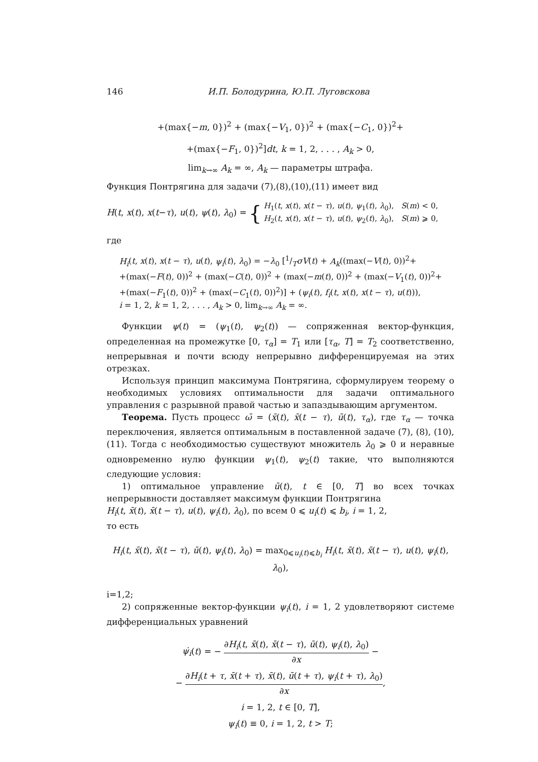146 И.П. Болодурина, Ю.П. Луговскова
+(max{−m, 0})<sup>2</sup> + (max{−V<sub>1</sub>, 0})<sup>2</sup> + (max{−C<sub>1</sub>, 0})<sup>2</sup>+
+(max{−F<sub>1</sub>, 0})<sup>2</sup>]dt, k = 1, 2, . . . , A<sub>k</sub> > 0,
lim<sub>k→∞</sub> A<sub>k</sub> = ∞, A<sub>k</sub> — параметры штрафа.
Функция Понтрягина для задачи (7),(8),(10),(11) имеет вид
H(t, x(t), x(t−τ), u(t), ψ(t), λ<sub>0</sub>) = { H<sub>1</sub>(t, x(t), x(t − τ), u(t), ψ<sub>1</sub>(t), λ<sub>0</sub>), S(m) < 0,
H<sub>2</sub>(t, x(t), x(t − τ), u(t), ψ<sub>2</sub>(t), λ<sub>0</sub>), S(m) ⩾ 0,
где
H<sub>i</sub>(t, x(t), x(t − τ), u(t), ψ<sub>i</sub>(t), λ<sub>0</sub>) = −λ<sub>0</sub> [1/TσV(t) + A<sub>k</sub>((max(−V(t), 0))<sup>2</sup>+
+(max(−F(t), 0))<sup>2</sup> + (max(−C(t), 0))<sup>2</sup> + (max(−m(t), 0))<sup>2</sup> + (max(−V<sub>1</sub>(t), 0))<sup>2</sup>+
+(max(−F<sub>1</sub>(t), 0))<sup>2</sup> + (max(−C<sub>1</sub>(t), 0))<sup>2</sup>)] + (ψ<sub>i</sub>(t), f<sub>i</sub>(t, x(t), x(t − τ), u(t))),
i = 1, 2, k = 1, 2, . . . , A<sub>k</sub> > 0, lim<sub>k→∞</sub> A<sub>k</sub> = ∞.
Функции ψ(t) = (ψ<sub>1</sub>(t), ψ<sub>2</sub>(t)) — сопряженная вектор-функция, определенная на промежутке [0, τ<sub>α</sub>] = T<sub>1</sub> или [τ<sub>α</sub>, T] = T<sub>2</sub> соответственно, непрерывная и почти всюду непрерывно дифференцируемая на этих отрезках.
Используя принцип максимума Понтрягина, сформулируем теорему о необходимых условиях оптимальности для задачи оптимального управления с разрывной правой частью и запаздывающим аргументом.
Теорема. Пусть процесс ω̄ = (x̄(t), x̄(t − τ), ū(t), τ<sub>α</sub>), где τ<sub>α</sub> — точка переключения, является оптимальным в поставленной задаче (7), (8), (10), (11). Тогда с необходимостью существуют множитель λ<sub>0</sub> ⩾ 0 и неравные одновременно нулю функции ψ<sub>1</sub>(t), ψ<sub>2</sub>(t) такие, что выполняются следующие условия:
1) оптимальное управление ū(t), t ∈ [0, T] во всех точках непрерывности доставляет максимум функции Понтрягина
H<sub>i</sub>(t, x̄(t), x̄(t − τ), u(t), ψ<sub>i</sub>(t), λ<sub>0</sub>), по всем 0 ⩽ u<sub>i</sub>(t) ⩽ b<sub>i</sub>, i = 1, 2,
то есть
H<sub>i</sub>(t, x̄(t), x̄(t − τ), ū(t), ψ<sub>i</sub>(t), λ<sub>0</sub>) = max<sub>0⩽u<sub>i</sub>(t)⩽b<sub>i</sub></sub> H<sub>i</sub>(t, x̄(t), x̄(t − τ), u(t), ψ<sub>i</sub>(t), λ<sub>0</sub>),
i=1,2;
2) сопряженные вектор-функции ψ<sub>i</sub>(t), i = 1, 2 удовлетворяют системе дифференциальных уравнений
ψ̇<sub>i</sub>(t) = − ∂H<sub>i</sub>(t, x̄(t), x̄(t − τ), ū(t), ψ<sub>i</sub>(t), λ<sub>0</sub>) ∂x −
− ∂H<sub>i</sub>(t + τ, x̄(t + τ), x̄(t), ū(t + τ), ψ<sub>i</sub>(t + τ), λ<sub>0</sub>) ∂x,
i = 1, 2, t ∈ [0, T],
ψ<sub>i</sub>(t) ≡ 0, i = 1, 2, t > T;